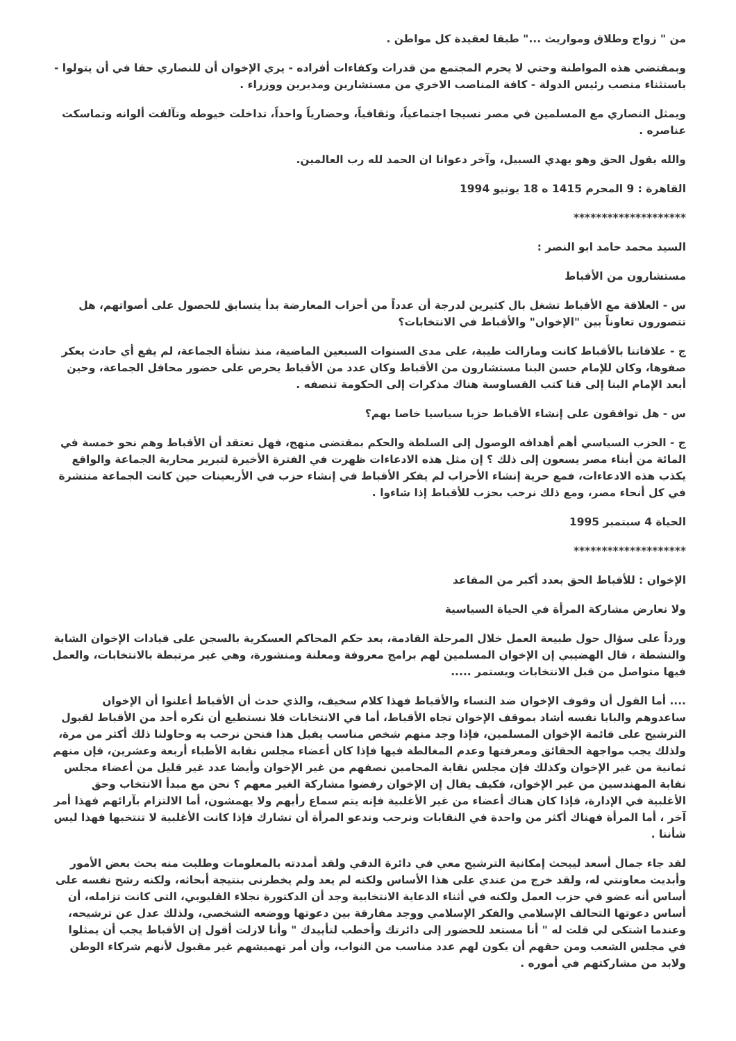من " زواج وطلاق ومواريث ..." طبقا لعقيدة كل مواطن .
وبمقتضي هذه المواطنة وحتي لا يحرم المجتمع من قدرات وكفاءات أفراده - يري الإخوان أن للنصاري حقا في أن يتولوا - باستثناء منصب رئيس الدولة - كافة المناصب الاخري من مستشارين ومديرين ووزراء .
ويمثل النصاري مع المسلمين في مصر نسيجا اجتماعياً، وثقافياً، وحضارياً واحداً، تداخلت خيوطه وتآلفت ألوانه وتماسكت عناصره .
والله يقول الحق وهو يهدي السبيل، وآخر دعوانا ان الحمد لله رب العالمين.
القاهرة : 9 المحرم 1415 ه 18 يونيو 1994
********************
السيد محمد حامد ابو النصر :
مستشارون من الأقباط
س - العلاقة مع الأقباط تشغل بال كثيرين لدرجة أن عدداً من أحزاب المعارضة بدأ يتسابق للحصول على أصواتهم، هل تتصورون تعاوناً بين "الإخوان" والأقباط في الانتخابات؟
ج - علاقاتنا بالأقباط كانت ومازالت طيبة، على مدى السنوات السبعين الماضية، منذ نشأة الجماعة، لم يقع أي حادث يعكر صفوها، وكان للإمام حسن البنا مستشارون من الأقباط وكان عدد من الأقباط يحرص على حضور محافل الجماعة، وحين أبعد الإمام البنا إلى قنا كتب القساوسة هناك مذكرات إلى الحكومة تنصفه .
س - هل توافقون على إنشاء الأقباط حزبا سياسيا خاصا بهم؟
ج - الحزب السياسي أهم أهدافه الوصول إلى السلطة والحكم بمقتضى منهج، فهل تعتقد أن الأقباط وهم نحو خمسة في المائة من أبناء مصر يسعون إلى ذلك ؟ إن مثل هذه الادعاءات ظهرت في الفترة الأخيرة لتبرير محاربة الجماعة والواقع يكذب هذه الادعاءات، فمع حرية إنشاء الأحزاب لم يفكر الأقباط في إنشاء حزب في الأربعينات حين كانت الجماعة منتشرة في كل أنحاء مصر، ومع ذلك نرحب بحزب للأقباط إذا شاءوا .
الحياة 4 سبتمبر 1995
********************
الإخوان : للأقباط الحق بعدد أكبر من المقاعد
ولا نعارض مشاركة المرأة في الحياة السياسية
ورداً على سؤال حول طبيعة العمل خلال المرحلة القادمة، بعد حكم المحاكم العسكرية بالسجن على قيادات الإخوان الشابة والنشطة ، قال الهضيبي إن الإخوان المسلمين لهم برامج معروفة ومعلنة ومنشورة، وهي غير مرتبطة بالانتخابات، والعمل فيها متواصل من قبل الانتخابات ويستمر .....
.... أما القول أن وقوف الإخوان ضد النساء والأقباط فهذا كلام سخيف، والذي حدث أن الأقباط أعلنوا أن الإخوان ساعدوهم والبابا نفسه أشاد بموقف الإخوان تجاه الأقباط، أما في الانتخابات فلا نستطيع أن نكره أحد من الأقباط لقبول الترشيح على قائمة الإخوان المسلمين، فإذا وجد منهم شخص مناسب يقبل هذا فنحن نرحب به وحاولنا ذلك أكثر من مرة، ولذلك يجب مواجهة الحقائق ومعرفتها وعدم المغالطة فيها فإذا كان أعضاء مجلس نقابة الأطباء أربعة وعشرين، فإن منهم ثمانية من غير الإخوان وكذلك فإن مجلس نقابة المحامين نصفهم من غير الإخوان وأيضا عدد غير قليل من أعضاء مجلس نقابة المهندسين من غير الإخوان، فكيف يقال إن الإخوان رفضوا مشاركة الغير معهم ؟ نحن مع مبدأ الانتخاب وحق الأغلبية في الإدارة، فإذا كان هناك أعضاء من غير الأغلبية فإنه يتم سماع رأيهم ولا يهمشون، أما الالتزام بآرائهم فهذا أمر آخر ، أما المرأة فهناك أكثر من واحدة في النقابات ونرحب وندعو المرأة أن تشارك فإذا كانت الأغلبية لا تنتخبها فهذا ليس شأننا .
لقد جاء جمال أسعد ليبحث إمكانية الترشيح معي في دائرة الدقي ولقد أمددته بالمعلومات وطلبت منه بحث بعض الأمور وأبديت معاونتي له، ولقد خرج من عندي على هذا الأساس ولكنه لم يعد ولم يخطرنى بنتيجة أبحاثه، ولكنه رشح نفسه على أساس أنه عضو في حزب العمل ولكنه في أثناء الدعاية الانتخابية وجد أن الدكتورة نجلاء القليوبي، التى كانت تزامله، أن أساس دعوتها التحالف الإسلامي والفكر الإسلامي ووجد مفارقة بين دعوتها ووضعه الشخصي، ولذلك عدل عن ترشيحه، وعندما اشتكى لي قلت له " أنا مستعد للحضور إلى دائرتك وأخطب لتأييدك " وأنا لازلت أقول إن الأقباط يجب أن يمثلوا في مجلس الشعب ومن حقهم أن يكون لهم عدد مناسب من النواب، وأن أمر تهميشهم غير مقبول لأنهم شركاء الوطن ولابد من مشاركتهم في أموره .